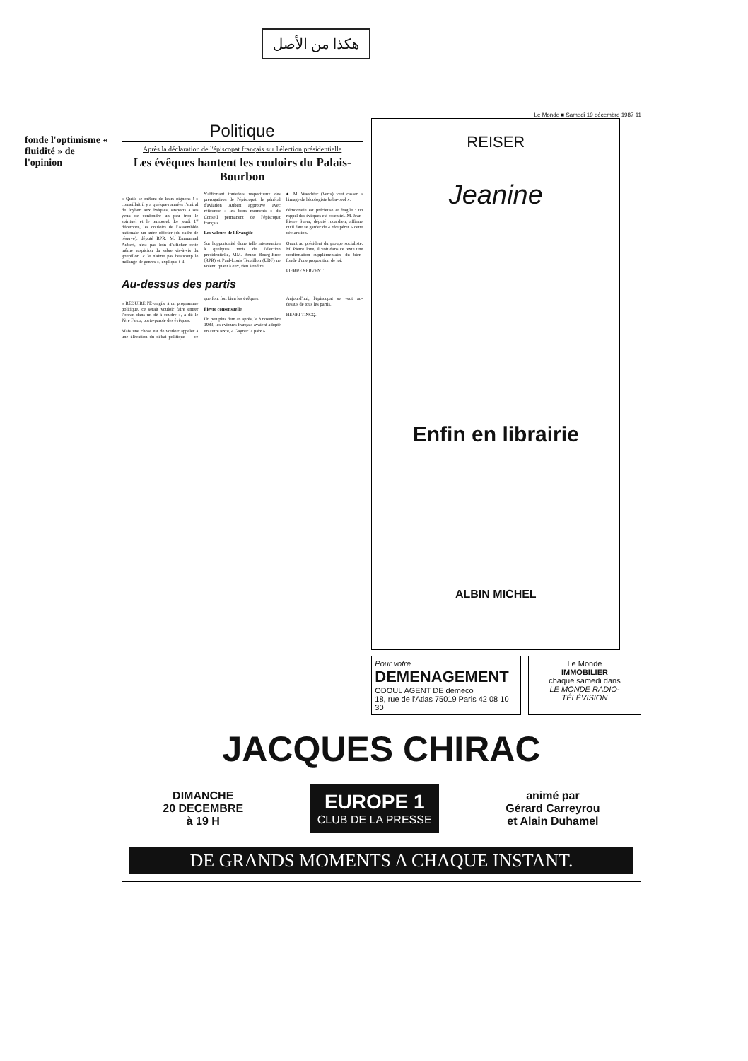هكذا من الأصل
fonde l'optimisme « fluidité » de l'opinion
Le Monde ■ Samedi 19 décembre 1987 11
Politique
Après la déclaration de l'épiscopat français sur l'élection présidentielle
Les évêques hantent les couloirs du Palais-Bourbon
« Qu'ils se mêlent de leurs oignons ! » conseillait il y a quelques années l'amiral de Joybert aux évêques, suspects à ses yeux de confondre un peu trop le spirituel et le temporel. Le jeudi 17 décembre, les couloirs de l'Assemblée nationale, un autre officier (du cadre de réserve), député RPR, M. Emmanuel Aubert, n'est pas loin d'afficher cette même suspicion du sabre vis-à-vis du goupillon. « Je n'aime pas beaucoup le mélange de genres », explique-t-il.
S'affirmant toutefois respectueux des prérogatives de l'épiscopat, le général d'aviation Aubert approuve avec réticence « les bons moments » du Conseil permanent de l'épiscopat français.
Les valeurs de l'Évangile
Sur l'opportunité d'une telle intervention à quelques mois de l'élection présidentielle, MM. Bruno Bourg-Broc (RPR) et Paul-Louis Tenaillon (UDF) ne voient, quant à eux, rien à redire.
● M. Waechter (Verts) veut casser « l'image de l'écologiste baba-cool ».
démocratie est précieuse et fragile : un rappel des évêques est essentiel. M. Jean-Pierre Sueur, député rocardien, affirme qu'il faut se garder de « récupérer » cette déclaration.
Quant au président du groupe socialiste, M. Pierre Joxe, il voit dans ce texte une confirmation supplémentaire du bien-fondé d'une proposition de loi.
PIERRE SERVENT.
Au-dessus des partis
« RÉDUIRE l'Évangile à un programme politique, ce serait vouloir faire entrer l'océan dans un dé à coudre », a dit le Père Falco, porte-parole des évêques.
Mais une chose est de vouloir appeler à une élévation du débat politique — ce que font fort bien les évêques.
Fièvre consensuelle
Un peu plus d'un an après, le 8 novembre 1983, les évêques français avaient adopté un autre texte, « Gagner la paix ».
Aujourd'hui, l'épiscopat se veut au-dessus de tous les partis.
HENRI TINCQ.
REISER
Jeanine
Enfin en librairie
ALBIN MICHEL
Pour votre
DEMENAGEMENT
ODOUL AGENT DE demeco
18, rue de l'Atlas 75019 Paris 42 08 10 30
Le Monde
IMMOBILIER
chaque samedi dans
LE MONDE RADIO-TÉLÉVISION
JACQUES CHIRAC
DIMANCHE
20 DECEMBRE
à 19 H
EUROPE 1
CLUB DE LA PRESSE
animé par
Gérard Carreyrou
et Alain Duhamel
DE GRANDS MOMENTS A CHAQUE INSTANT.